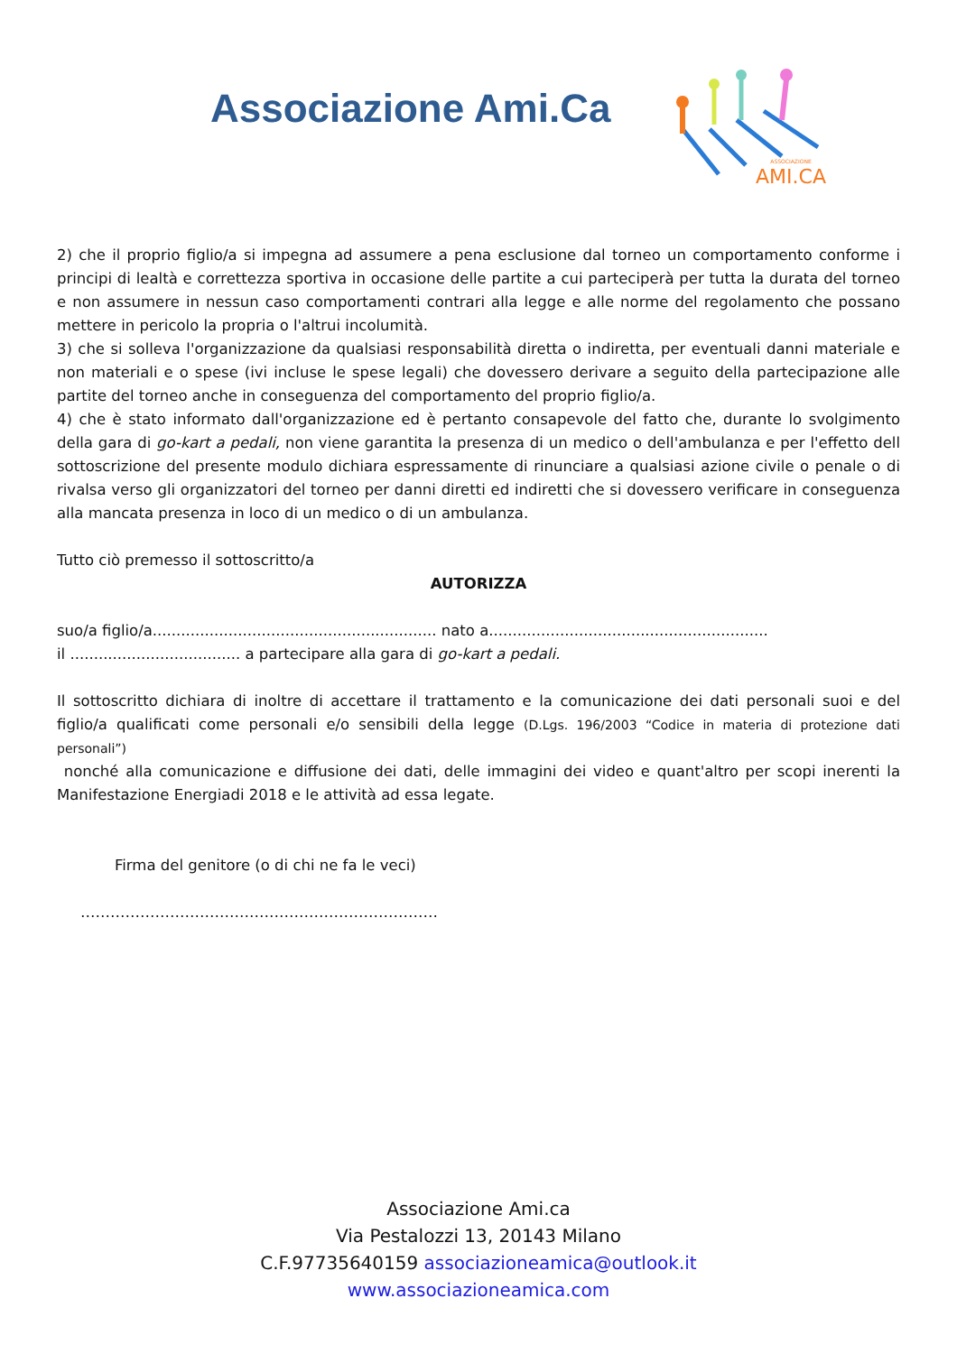Associazione Ami.Ca
ASSOCIAZIONE
AMI.CA
2) che il proprio figlio/a si impegna ad assumere a pena esclusione dal torneo un comportamento conforme i principi di lealtà e correttezza sportiva in occasione delle partite a cui parteciperà per tutta la durata del torneo e non assumere in nessun caso comportamenti contrari alla legge e alle norme del regolamento che possano mettere in pericolo la propria o l'altrui incolumità.
3) che si solleva l'organizzazione da qualsiasi responsabilità diretta o indiretta, per eventuali danni materiale e non materiali e o spese (ivi incluse le spese legali) che dovessero derivare a seguito della partecipazione alle partite del torneo anche in conseguenza del comportamento del proprio figlio/a.
4) che è stato informato dall'organizzazione ed è pertanto consapevole del fatto che, durante lo svolgimento della gara di go-kart a pedali, non viene garantita la presenza di un medico o dell'ambulanza e per l'effetto dell sottoscrizione del presente modulo dichiara espressamente di rinunciare a qualsiasi azione civile o penale o di rivalsa verso gli organizzatori del torneo per danni diretti ed indiretti che si dovessero verificare in conseguenza alla mancata presenza in loco di un medico o di un ambulanza.
Tutto ciò premesso il sottoscritto/a
AUTORIZZA
suo/a figlio/a............................................................ nato a...........................................................
il .................................... a partecipare alla gara di go-kart a pedali.
Il sottoscritto dichiara di inoltre di accettare il trattamento e la comunicazione dei dati personali suoi e del figlio/a qualificati come personali e/o sensibili della legge (D.Lgs. 196/2003 “Codice in materia di protezione dati personali”)
nonché alla comunicazione e diffusione dei dati, delle immagini dei video e quant'altro per scopi inerenti la Manifestazione Energiadi 2018 e le attività ad essa legate.
Firma del genitore (o di chi ne fa le veci)
………………………………………………………………
Associazione Ami.ca
Via Pestalozzi 13, 20143 Milano
C.F.97735640159 associazioneamica@outlook.it
www.associazioneamica.com